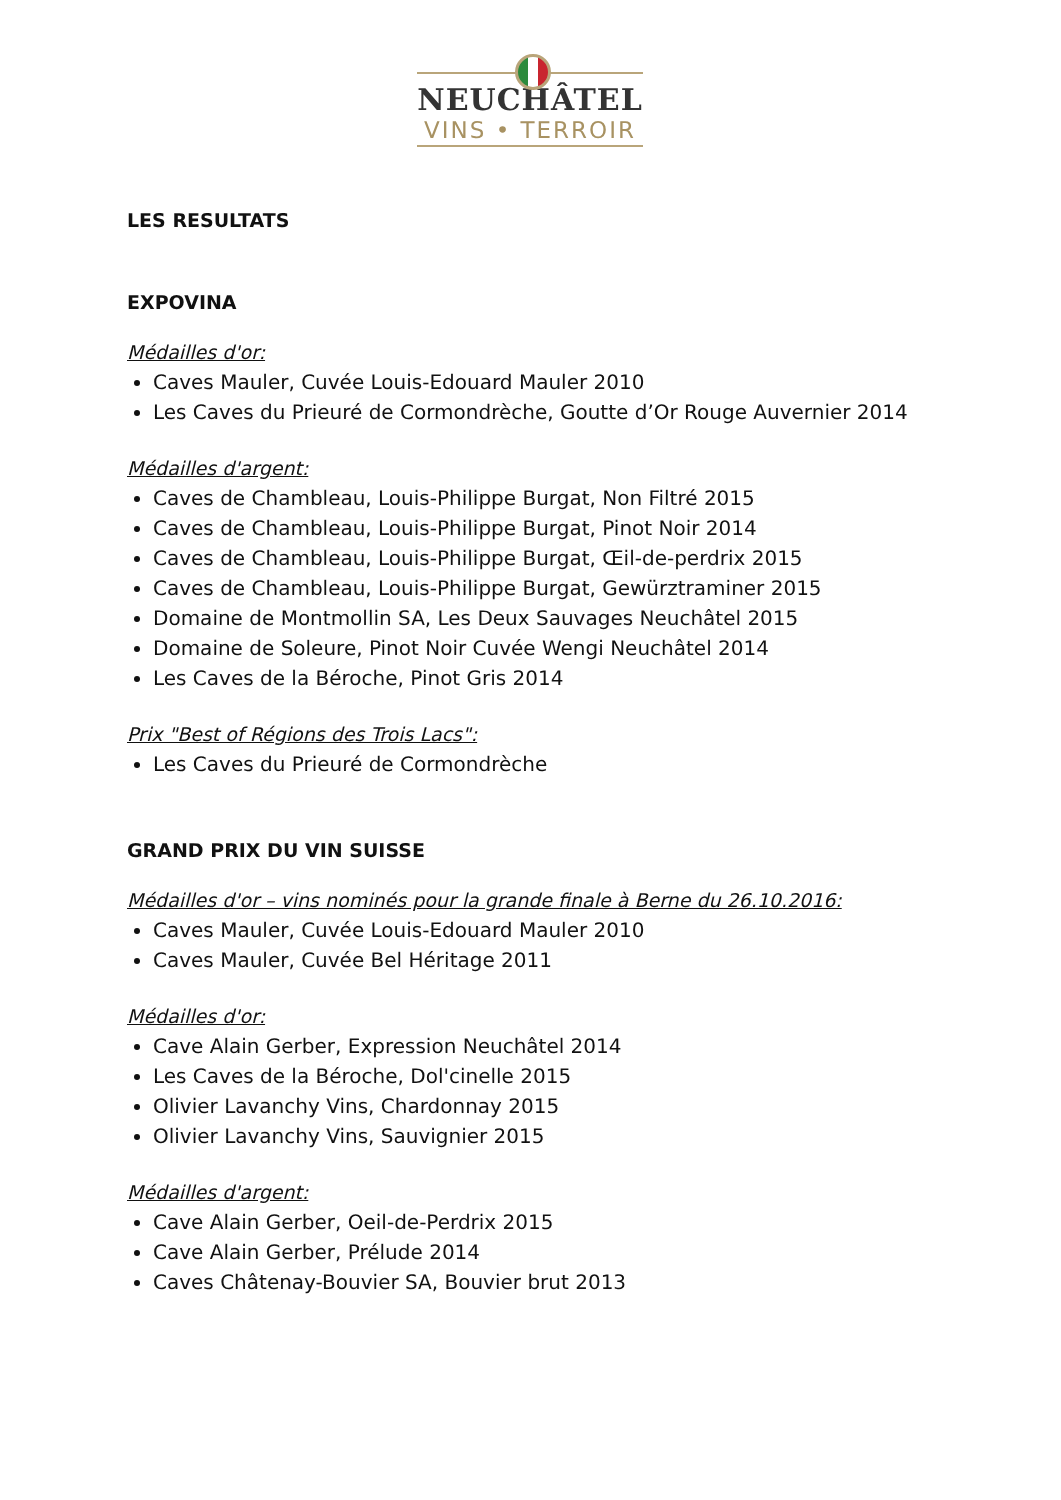NEUCHÂTEL
VINS • TERROIR
LES RESULTATS
EXPOVINA
Médailles d'or:
Caves Mauler, Cuvée Louis-Edouard Mauler 2010
Les Caves du Prieuré de Cormondrèche, Goutte d’Or Rouge Auvernier 2014
Médailles d'argent:
Caves de Chambleau, Louis-Philippe Burgat, Non Filtré 2015
Caves de Chambleau, Louis-Philippe Burgat, Pinot Noir 2014
Caves de Chambleau, Louis-Philippe Burgat, Œil-de-perdrix 2015
Caves de Chambleau, Louis-Philippe Burgat, Gewürztraminer 2015
Domaine de Montmollin SA, Les Deux Sauvages Neuchâtel 2015
Domaine de Soleure, Pinot Noir Cuvée Wengi Neuchâtel 2014
Les Caves de la Béroche, Pinot Gris 2014
Prix "Best of Régions des Trois Lacs":
Les Caves du Prieuré de Cormondrèche
GRAND PRIX DU VIN SUISSE
Médailles d'or – vins nominés pour la grande finale à Berne du 26.10.2016:
Caves Mauler, Cuvée Louis-Edouard Mauler 2010
Caves Mauler, Cuvée Bel Héritage 2011
Médailles d'or:
Cave Alain Gerber, Expression Neuchâtel 2014
Les Caves de la Béroche, Dol'cinelle 2015
Olivier Lavanchy Vins, Chardonnay 2015
Olivier Lavanchy Vins, Sauvignier 2015
Médailles d'argent:
Cave Alain Gerber, Oeil-de-Perdrix 2015
Cave Alain Gerber, Prélude 2014
Caves Châtenay-Bouvier SA, Bouvier brut 2013